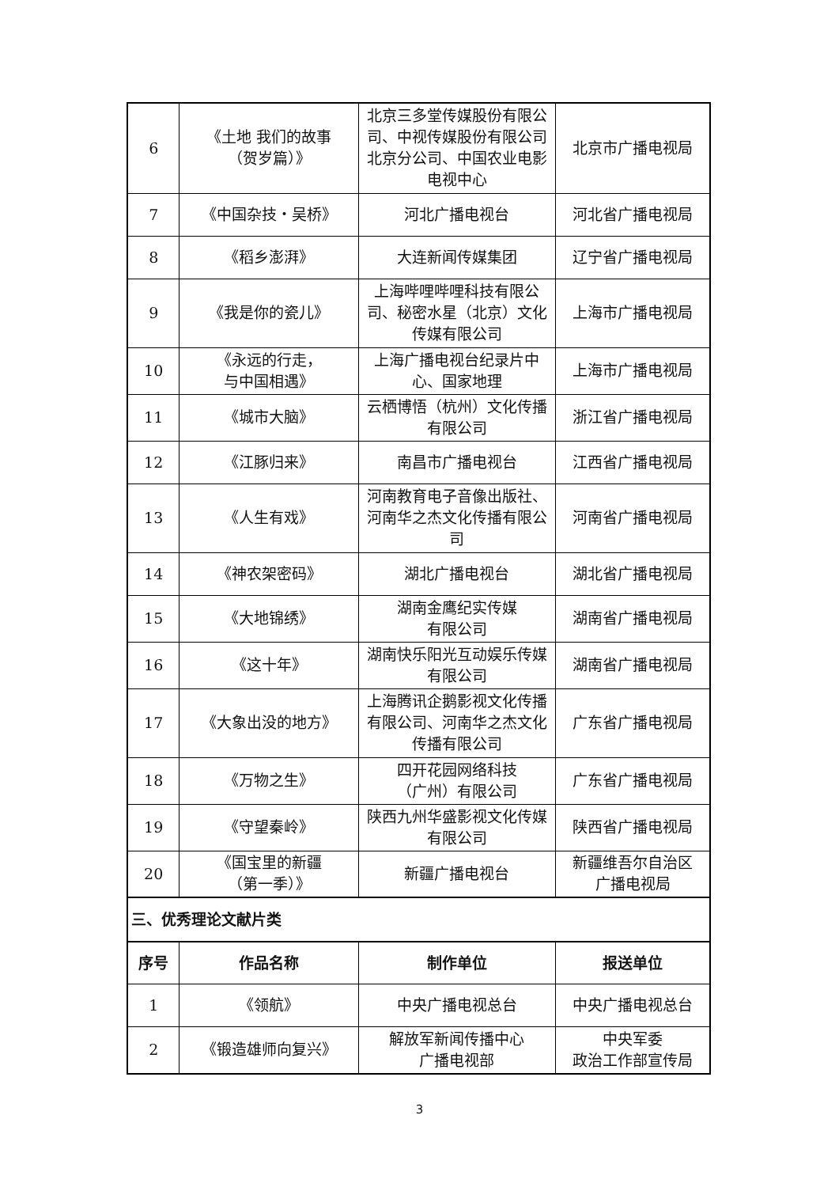| 6 | 《土地 我们的故事 （贺岁篇）》 | 北京三多堂传媒股份有限公司、中视传媒股份有限公司北京分公司、中国农业电影电视中心 | 北京市广播电视局 |
| 7 | 《中国杂技・吴桥》 | 河北广播电视台 | 河北省广播电视局 |
| 8 | 《稻乡澎湃》 | 大连新闻传媒集团 | 辽宁省广播电视局 |
| 9 | 《我是你的瓷儿》 | 上海哔哩哔哩科技有限公司、秘密水星（北京）文化传媒有限公司 | 上海市广播电视局 |
| 10 | 《永远的行走， 与中国相遇》 | 上海广播电视台纪录片中心、国家地理 | 上海市广播电视局 |
| 11 | 《城市大脑》 | 云栖博悟（杭州）文化传播有限公司 | 浙江省广播电视局 |
| 12 | 《江豚归来》 | 南昌市广播电视台 | 江西省广播电视局 |
| 13 | 《人生有戏》 | 河南教育电子音像出版社、河南华之杰文化传播有限公司 | 河南省广播电视局 |
| 14 | 《神农架密码》 | 湖北广播电视台 | 湖北省广播电视局 |
| 15 | 《大地锦绣》 | 湖南金鹰纪实传媒 有限公司 | 湖南省广播电视局 |
| 16 | 《这十年》 | 湖南快乐阳光互动娱乐传媒有限公司 | 湖南省广播电视局 |
| 17 | 《大象出没的地方》 | 上海腾讯企鹅影视文化传播有限公司、河南华之杰文化传播有限公司 | 广东省广播电视局 |
| 18 | 《万物之生》 | 四开花园网络科技 （广州）有限公司 | 广东省广播电视局 |
| 19 | 《守望秦岭》 | 陕西九州华盛影视文化传媒有限公司 | 陕西省广播电视局 |
| 20 | 《国宝里的新疆 （第一季）》 | 新疆广播电视台 | 新疆维吾尔自治区 广播电视局 |
| 三、优秀理论文献片类 | | | |
| 序号 | 作品名称 | 制作单位 | 报送单位 |
| 1 | 《领航》 | 中央广播电视总台 | 中央广播电视总台 |
| 2 | 《锻造雄师向复兴》 | 解放军新闻传播中心 广播电视部 | 中央军委 政治工作部宣传局 |
3